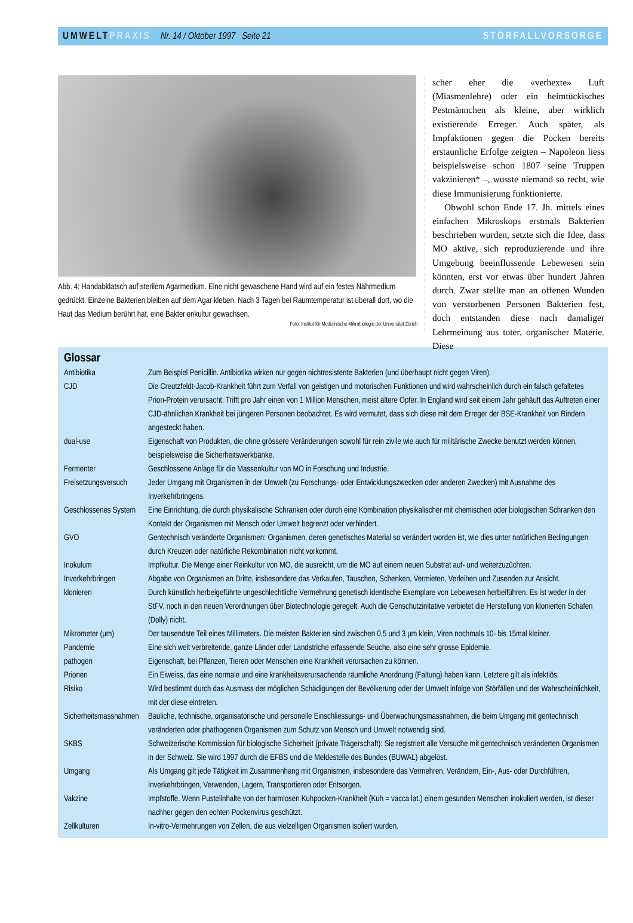UMWELT PRAXIS Nr. 14 / Oktober 1997 Seite 21 STÖRFALLVORSORGE
Abb. 4: Handabklatsch auf sterilem Agarmedium. Eine nicht gewaschene Hand wird auf ein festes Nährmedium gedrückt. Einzelne Bakterien bleiben auf dem Agar kleben. Nach 3 Tagen bei Raumtemperatur ist überall dort, wo die Haut das Medium berührt hat, eine Bakterienkultur gewachsen.
Foto: Institut für Medizinische Mikrobiologie der Universität Zürich
scher eher die «verhexte» Luft (Miasmenlehre) oder ein heimtückisches Pestmännchen als kleine, aber wirklich existierende Erreger. Auch später, als Impfaktionen gegen die Pocken bereits erstaunliche Erfolge zeigten – Napoleon liess beispielsweise schon 1807 seine Truppen vakzinieren* –, wusste niemand so recht, wie diese Immunisierung funktionierte.
Obwohl schon Ende 17. Jh. mittels eines einfachen Mikroskops erstmals Bakterien beschrieben wurden, setzte sich die Idee, dass MO aktive, sich reproduzierende und ihre Umgebung beeinflussende Lebewesen sein könnten, erst vor etwas über hundert Jahren durch. Zwar stellte man an offenen Wunden von verstorbenen Personen Bakterien fest, doch entstanden diese nach damaliger Lehrmeinung aus toter, organischer Materie. Diese
Glossar
| Antibiotika | Zum Beispiel Penicillin. Antibiotika wirken nur gegen nichtresistente Bakterien (und überhaupt nicht gegen Viren). |
| CJD | Die Creutzfeldt-Jacob-Krankheit führt zum Verfall von geistigen und motorischen Funktionen und wird wahrscheinlich durch ein falsch gefaltetes Prion-Protein verursacht. Trifft pro Jahr einen von 1 Million Menschen, meist ältere Opfer. In England wird seit einem Jahr gehäuft das Auftreten einer CJD-ähnlichen Krankheit bei jüngeren Personen beobachtet. Es wird vermutet, dass sich diese mit dem Erreger der BSE-Krankheit von Rindern angesteckt haben. |
| dual-use | Eigenschaft von Produkten, die ohne grössere Veränderungen sowohl für rein zivile wie auch für militärische Zwecke benutzt werden können, beispielsweise die Sicherheitswerkbänke. |
| Fermenter | Geschlossene Anlage für die Massenkultur von MO in Forschung und Industrie. |
| Freisetzungsversuch | Jeder Umgang mit Organismen in der Umwelt (zu Forschungs- oder Entwicklungszwecken oder anderen Zwecken) mit Ausnahme des Inverkehrbringens. |
| Geschlossenes System | Eine Einrichtung, die durch physikalische Schranken oder durch eine Kombination physikalischer mit chemischen oder biologischen Schranken den Kontakt der Organismen mit Mensch oder Umwelt begrenzt oder verhindert. |
| GVO | Gentechnisch veränderte Organismen: Organismen, deren genetisches Material so verändert worden ist, wie dies unter natürlichen Bedingungen durch Kreuzen oder natürliche Rekombination nicht vorkommt. |
| Inokulum | Impfkultur. Die Menge einer Reinkultur von MO, die ausreicht, um die MO auf einem neuen Substrat auf- und weiterzuzüchten. |
| Inverkehrbringen | Abgabe von Organismen an Dritte, insbesondere das Verkaufen, Tauschen, Schenken, Vermieten, Verleihen und Zusenden zur Ansicht. |
| klonieren | Durch künstlich herbeigeführte ungeschlechtliche Vermehrung genetisch identische Exemplare von Lebewesen herbeiführen. Es ist weder in der StFV, noch in den neuen Verordnungen über Biotechnologie geregelt. Auch die Genschutzinitative verbietet die Herstellung von klonierten Schafen (Dolly) nicht. |
| Mikrometer (µm) | Der tausendste Teil eines Millimeters. Die meisten Bakterien sind zwischen 0,5 und 3 µm klein, Viren nochmals 10- bis 15mal kleiner. |
| Pandemie | Eine sich weit verbreitende, ganze Länder oder Landstriche erfassende Seuche, also eine sehr grosse Epidemie. |
| pathogen | Eigenschaft, bei Pflanzen, Tieren oder Menschen eine Krankheit verursachen zu können. |
| Prionen | Ein Eiweiss, das eine normale und eine krankheitsverursachende räumliche Anordnung (Faltung) haben kann. Letztere gilt als infektiös. |
| Risiko | Wird bestimmt durch das Ausmass der möglichen Schädigungen der Bevölkerung oder der Umwelt infolge von Störfällen und der Wahrscheinlichkeit, mit der diese eintreten. |
| Sicherheitsmassnahmen | Bauliche, technische, organisatorische und personelle Einschliessungs- und Überwachungsmassnahmen, die beim Umgang mit gentechnisch veränderten oder phathogenen Organismen zum Schutz von Mensch und Umwelt notwendig sind. |
| SKBS | Schweizerische Kommission für biologische Sicherheit (private Trägerschaft): Sie registriert alle Versuche mit gentechnisch veränderten Organismen in der Schweiz. Sie wird 1997 durch die EFBS und die Meldestelle des Bundes (BUWAL) abgelöst. |
| Umgang | Als Umgang gilt jede Tätigkeit im Zusammenhang mit Organismen, insbesondere das Vermehren, Verändern, Ein-, Aus- oder Durchführen, Inverkehrbringen, Verwenden, Lagern, Transportieren oder Entsorgen. |
| Vakzine | Impfstoffe. Wenn Pustelinhalte von der harmlosen Kuhpocken-Krankheit (Kuh = vacca lat.) einem gesunden Menschen inokuliert werden, ist dieser nachher gegen den echten Pockenvirus geschützt. |
| Zellkulturen | In-vitro-Vermehrungen von Zellen, die aus vielzelligen Organismen isoliert wurden. |